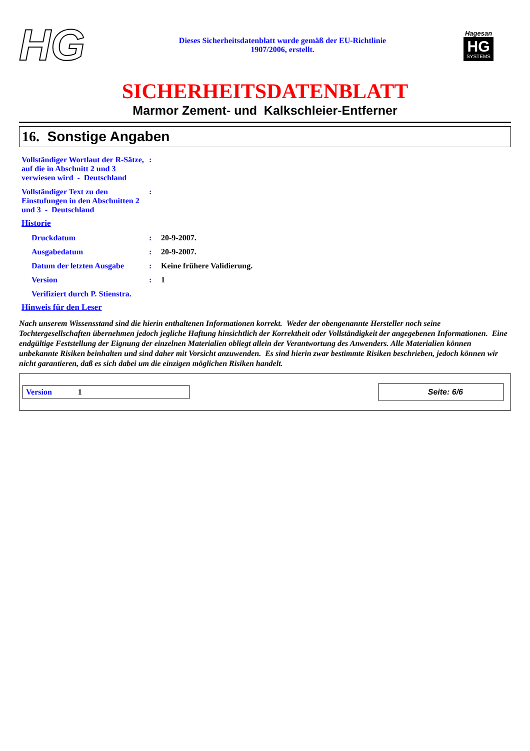HG
Dieses Sicherheitsdatenblatt wurde gemäß der EU-Richtlinie
1907/2006, erstellt.
Hagesan
HG SYSTEMS
SICHERHEITSDATENBLATT
Marmor Zement- und Kalkschleier-Entferner
16. Sonstige Angaben
| Vollständiger Wortlaut der R-Sätze, auf die in Abschnitt 2 und 3 verwiesen wird - Deutschland | : | |
| Vollständiger Text zu den Einstufungen in den Abschnitten 2 und 3 - Deutschland | : | |
| Historie | | |
| Druckdatum | : | 20-9-2007. |
| Ausgabedatum | : | 20-9-2007. |
| Datum der letzten Ausgabe | : | Keine frühere Validierung. |
| Version | : | 1 |
| Verifiziert durch P. Stienstra. | | |
| Hinweis für den Leser | | |
Nach unserem Wissensstand sind die hierin enthaltenen Informationen korrekt. Weder der obengenannte Hersteller noch seine Tochtergesellschaften übernehmen jedoch jegliche Haftung hinsichtlich der Korrektheit oder Vollständigkeit der angegebenen Informationen. Eine endgültige Feststellung der Eignung der einzelnen Materialien obliegt allein der Verantwortung des Anwenders. Alle Materialien können unbekannte Risiken beinhalten und sind daher mit Vorsicht anzuwenden. Es sind hierin zwar bestimmte Risiken beschrieben, jedoch können wir nicht garantieren, daß es sich dabei um die einzigen möglichen Risiken handelt.
Version 1
Seite: 6/6